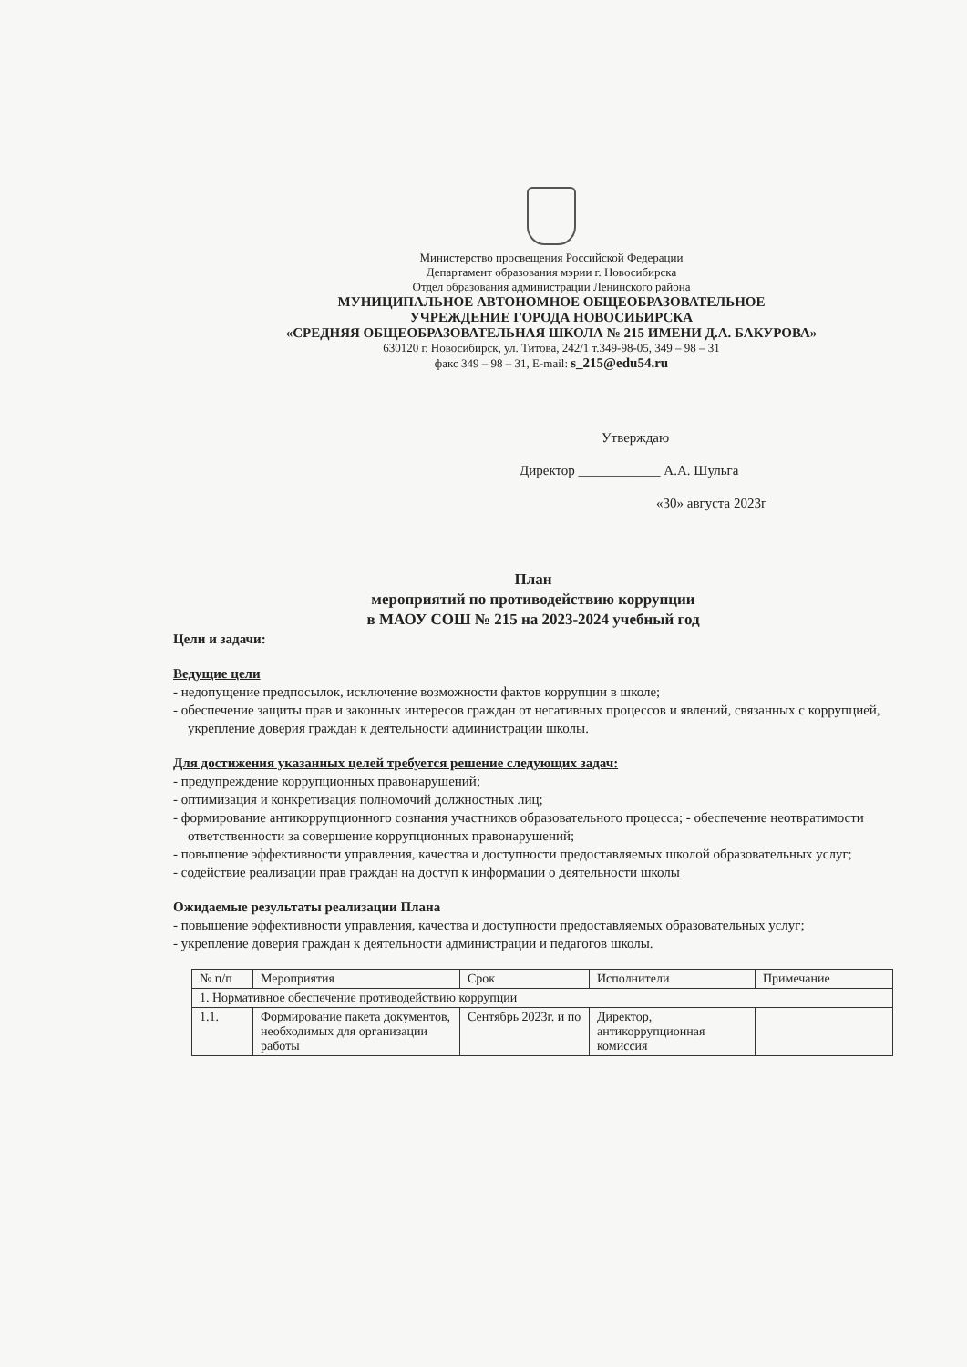Министерство просвещения Российской Федерации
Департамент образования мэрии г. Новосибирска
Отдел образования администрации Ленинского района
МУНИЦИПАЛЬНОЕ АВТОНОМНОЕ ОБЩЕОБРАЗОВАТЕЛЬНОЕ
УЧРЕЖДЕНИЕ ГОРОДА НОВОСИБИРСКА
«СРЕДНЯЯ ОБЩЕОБРАЗОВАТЕЛЬНАЯ ШКОЛА № 215 ИМЕНИ Д.А. БАКУРОВА»
630120 г. Новосибирск, ул. Титова, 242/1 т.349-98-05, 349 – 98 – 31
факс 349 – 98 – 31, E-mail: s_215@edu54.ru
Утверждаю
Директор ____________ А.А. Шульга
«30» августа 2023г
План
мероприятий по противодействию коррупции
в МАОУ СОШ № 215 на 2023-2024 учебный год
Цели и задачи:
Ведущие цели
- недопущение предпосылок, исключение возможности фактов коррупции в школе;
- обеспечение защиты прав и законных интересов граждан от негативных процессов и явлений, связанных с коррупцией, укрепление доверия граждан к деятельности администрации школы.
Для достижения указанных целей требуется решение следующих задач:
- предупреждение коррупционных правонарушений;
- оптимизация и конкретизация полномочий должностных лиц;
- формирование антикоррупционного сознания участников образовательного процесса; - обеспечение неотвратимости ответственности за совершение коррупционных правонарушений;
- повышение эффективности управления, качества и доступности предоставляемых школой образовательных услуг;
- содействие реализации прав граждан на доступ к информации о деятельности школы
Ожидаемые результаты реализации Плана
- повышение эффективности управления, качества и доступности предоставляемых образовательных услуг;
- укрепление доверия граждан к деятельности администрации и педагогов школы.
| № п/п | Мероприятия | Срок | Исполнители | Примечание |
| 1. Нормативное обеспечение противодействию коррупции | | | | |
| 1.1. | Формирование пакета документов, необходимых для организации работы | Сентябрь 2023г. и по | Директор, антикоррупционная комиссия | |